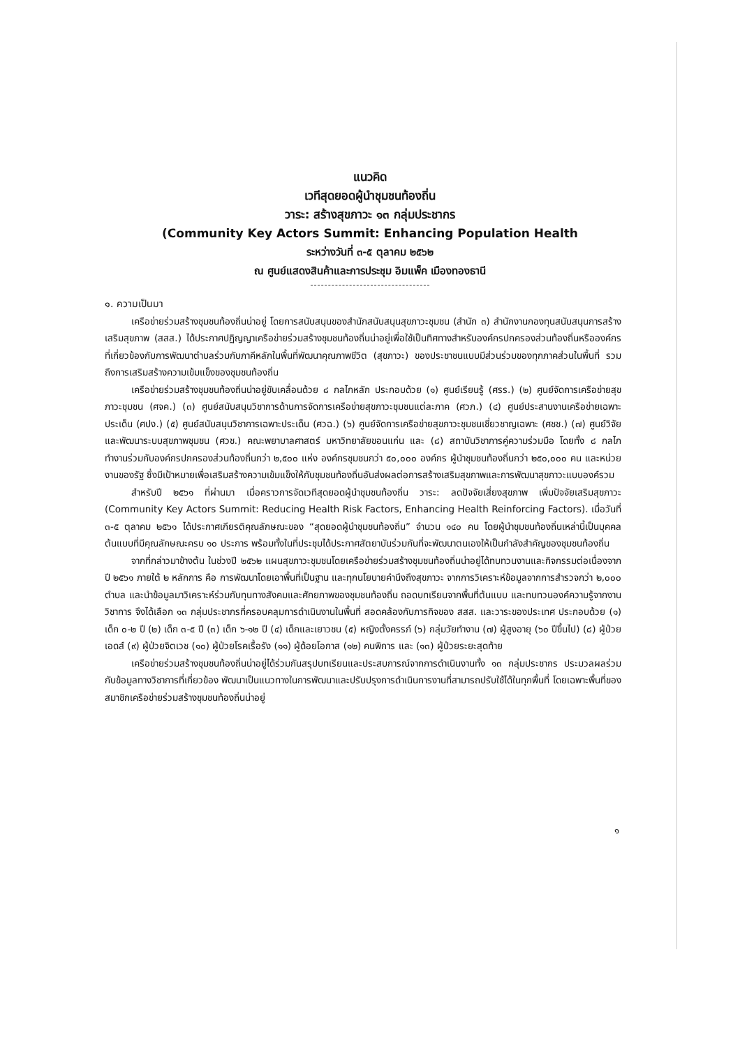แนวคิด
เวทีสุดยอดผู้นำชุมชนท้องถิ่น
วาระ: สร้างสุขภาวะ ๑๓ กลุ่มประชากร
(Community Key Actors Summit: Enhancing Population Health
ระหว่างวันที่ ๓-๕ ตุลาคม ๒๕๖๒
ณ ศูนย์แสดงสินค้าและการประชุม อิมแพ็ค เมืองทองธานี
๑. ความเป็นมา
เครือข่ายร่วมสร้างชุมชนท้องถิ่นน่าอยู่ โดยการสนับสนุนของสำนักสนับสนุนสุขภาวะชุมชน (สำนัก ๓) สำนักงานกองทุนสนับสนุนการสร้างเสริมสุขภาพ (สสส.) ได้ประกาศปฏิญญาเครือข่ายร่วมสร้างชุมชนท้องถิ่นน่าอยู่เพื่อใช้เป็นทิศทางสำหรับองค์กรปกครองส่วนท้องถิ่นหรือองค์กรที่เกี่ยวข้องกับการพัฒนาตำบลร่วมกับภาคีหลักในพื้นที่พัฒนาคุณภาพชีวิต (สุขภาวะ) ของประชาชนแบบมีส่วนร่วมของทุกภาคส่วนในพื้นที่ รวมถึงการเสริมสร้างความเข้มแข็งของชุมชนท้องถิ่น
เครือข่ายร่วมสร้างชุมชนท้องถิ่นน่าอยู่ขับเคลื่อนด้วย ๘ กลไกหลัก ประกอบด้วย (๑) ศูนย์เรียนรู้ (ศรร.) (๒) ศูนย์จัดการเครือข่ายสุขภาวะชุมชน (ศจค.) (๓) ศูนย์สนับสนุนวิชาการด้านการจัดการเครือข่ายสุขภาวะชุมชนแต่ละภาค (ศวภ.) (๔) ศูนย์ประสานงานเครือข่ายเฉพาะประเด็น (ศปง.) (๕) ศูนย์สนับสนุนวิชาการเฉพาะประเด็น (ศวฉ.) (๖) ศูนย์จัดการเครือข่ายสุขภาวะชุมชนเชี่ยวชาญเฉพาะ (ศชช.) (๗) ศูนย์วิจัยและพัฒนาระบบสุขภาพชุมชน (ศวช.) คณะพยาบาลศาสตร์ มหาวิทยาลัยขอนแก่น และ (๘) สถาบันวิชาการคู่ความร่วมมือ โดยทั้ง ๘ กลไก ทำงานร่วมกับองค์กรปกครองส่วนท้องถิ่นกว่า ๒,๕๐๐ แห่ง องค์กรชุมชนกว่า ๕๐,๐๐๐ องค์กร ผู้นำชุมชนท้องถิ่นกว่า ๒๕๐,๐๐๐ คน และหน่วยงานของรัฐ ซึ่งมีเป้าหมายเพื่อเสริมสร้างความเข้มแข็งให้กับชุมชนท้องถิ่นอันส่งผลต่อการสร้างเสริมสุขภาพและการพัฒนาสุขภาวะแบบองค์รวม
สำหรับปี ๒๕๖๑ ที่ผ่านมา เมื่อคราวการจัดเวทีสุดยอดผู้นำชุมชนท้องถิ่น วาระ: ลดปัจจัยเสี่ยงสุขภาพ เพิ่มปัจจัยเสริมสุขภาวะ (Community Key Actors Summit: Reducing Health Risk Factors, Enhancing Health Reinforcing Factors). เมื่อวันที่ ๓-๕ ตุลาคม ๒๕๖๑ ได้ประกาศเกียรติคุณลักษณะของ “สุดยอดผู้นำชุมชนท้องถิ่น” จำนวน ๑๔๐ คน โดยผู้นำชุมชนท้องถิ่นเหล่านี้เป็นบุคคลต้นแบบที่มีคุณลักษณะครบ ๑๐ ประการ พร้อมทั้งในที่ประชุมได้ประกาศสัตยาบันร่วมกันที่จะพัฒนาตนเองให้เป็นกำลังสำคัญของชุมชนท้องถิ่น
จากที่กล่าวมาข้างต้น ในช่วงปี ๒๕๖๒ แผนสุขภาวะชุมชนโดยเครือข่ายร่วมสร้างชุมชนท้องถิ่นน่าอยู่ได้ทบทวนงานและกิจกรรมต่อเนื่องจากปี ๒๕๖๑ ภายใต้ ๒ หลักการ คือ การพัฒนาโดยเอาพื้นที่เป็นฐาน และทุกนโยบายคำนึงถึงสุขภาวะ จากการวิเคราะห์ข้อมูลจากการสำรวจกว่า ๒,๐๐๐ ตำบล และนำข้อมูลมาวิเคราะห์ร่วมกับทุนทางสังคมและศักยภาพของชุมชนท้องถิ่น ถอดบทเรียนจากพื้นที่ต้นแบบ และทบทวนองค์ความรู้จากงานวิชาการ จึงได้เลือก ๑๓ กลุ่มประชากรที่ครอบคลุมการดำเนินงานในพื้นที่ สอดคล้องกับภารกิจของ สสส. และวาระของประเทศ ประกอบด้วย (๑) เด็ก ๐-๒ ปี (๒) เด็ก ๓-๕ ปี (๓) เด็ก ๖-๑๒ ปี (๔) เด็กและเยาวชน (๕) หญิงตั้งครรภ์ (๖) กลุ่มวัยทำงาน (๗) ผู้สูงอายุ (๖๐ ปีขึ้นไป) (๘) ผู้ป่วยเอดส์ (๙) ผู้ป่วยจิตเวช (๑๐) ผู้ป่วยโรคเรื้อรัง (๑๑) ผู้ด้อยโอกาส (๑๒) คนพิการ และ (๑๓) ผู้ป่วยระยะสุดท้าย
เครือข่ายร่วมสร้างชุมชนท้องถิ่นน่าอยู่ได้ร่วมกันสรุปบทเรียนและประสบการณ์จากการดำเนินงานทั้ง ๑๓ กลุ่มประชากร ประมวลผลร่วมกับข้อมูลทางวิชาการที่เกี่ยวข้อง พัฒนาเป็นแนวทางในการพัฒนาและปรับปรุงการดำเนินการงานที่สามารถปรับใช้ได้ในทุกพื้นที่ โดยเฉพาะพื้นที่ของสมาชิกเครือข่ายร่วมสร้างชุมชนท้องถิ่นน่าอยู่
๑